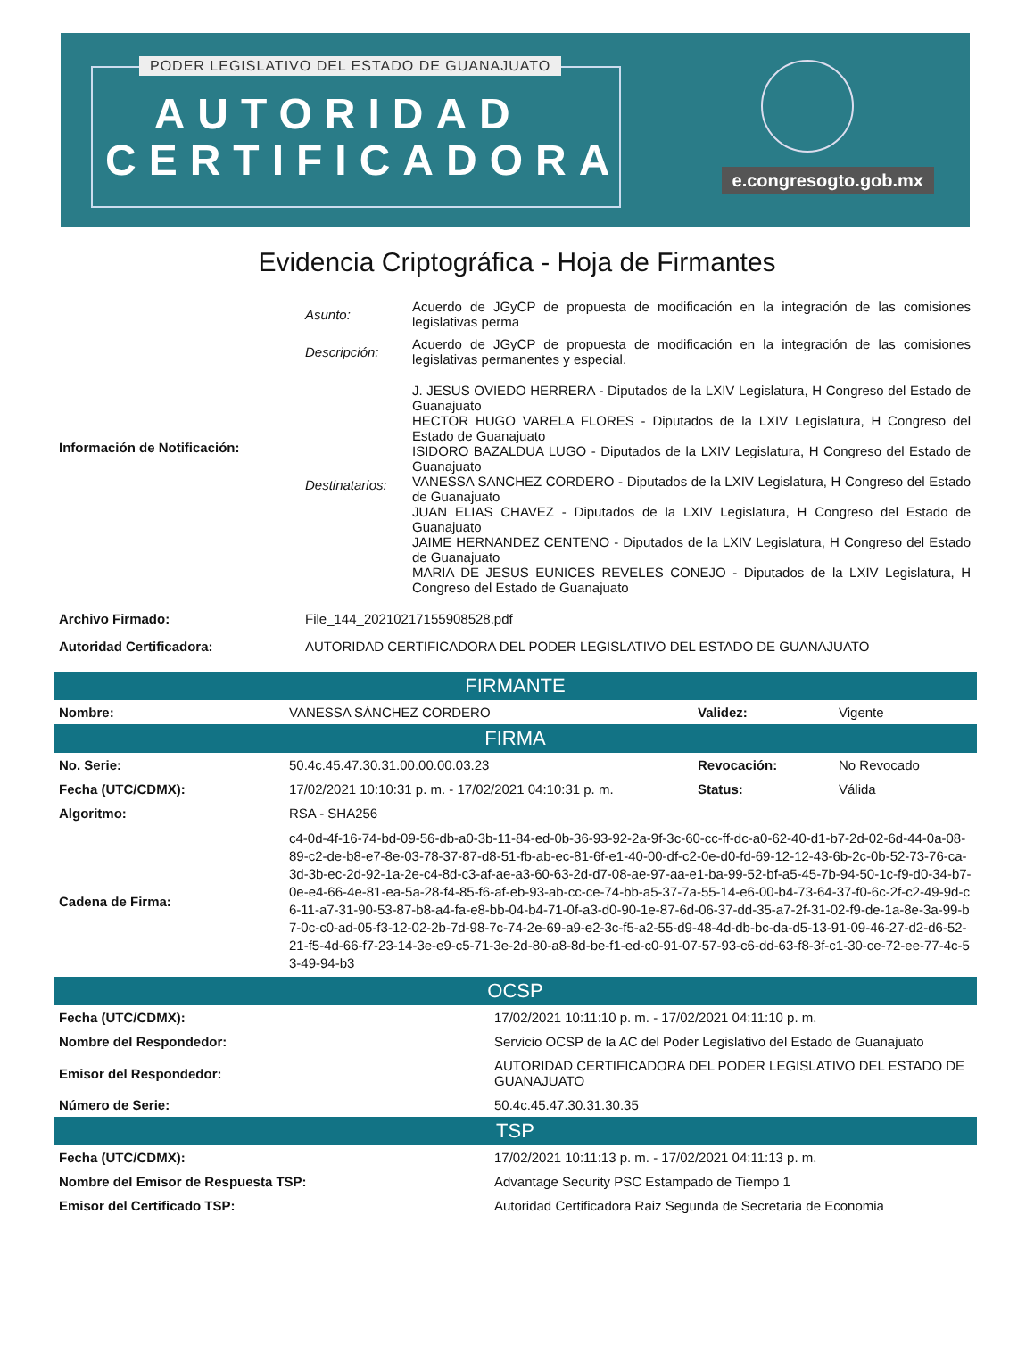PODER LEGISLATIVO DEL ESTADO DE GUANAJUATO
AUTORIDAD
CERTIFICADORA
e.congresogto.gob.mx
Evidencia Criptográfica - Hoja de Firmantes
| Información de Notificación: | Asunto: | Acuerdo de JGyCP de propuesta de modificación en la integración de las comisiones legislativas perma |
| | Descripción: | Acuerdo de JGyCP de propuesta de modificación en la integración de las comisiones legislativas permanentes y especial. |
| | Destinatarios: | J. JESUS OVIEDO HERRERA - Diputados de la LXIV Legislatura, H Congreso del Estado de Guanajuato HECTOR HUGO VARELA FLORES - Diputados de la LXIV Legislatura, H Congreso del Estado de Guanajuato ISIDORO BAZALDUA LUGO - Diputados de la LXIV Legislatura, H Congreso del Estado de Guanajuato VANESSA SANCHEZ CORDERO - Diputados de la LXIV Legislatura, H Congreso del Estado de Guanajuato JUAN ELIAS CHAVEZ - Diputados de la LXIV Legislatura, H Congreso del Estado de Guanajuato JAIME HERNANDEZ CENTENO - Diputados de la LXIV Legislatura, H Congreso del Estado de Guanajuato MARIA DE JESUS EUNICES REVELES CONEJO - Diputados de la LXIV Legislatura, H Congreso del Estado de Guanajuato |
| Archivo Firmado: | File_144_20210217155908528.pdf | |
| Autoridad Certificadora: | AUTORIDAD CERTIFICADORA DEL PODER LEGISLATIVO DEL ESTADO DE GUANAJUATO | |
| FIRMANTE | | | |
| --- | --- | --- | --- |
| Nombre: | VANESSA SÁNCHEZ CORDERO | Validez: | Vigente |
| FIRMA | | | |
| No. Serie: | 50.4c.45.47.30.31.00.00.00.03.23 | Revocación: | No Revocado |
| Fecha (UTC/CDMX): | 17/02/2021 10:10:31 p. m. - 17/02/2021 04:10:31 p. m. | Status: | Válida |
| Algoritmo: | RSA - SHA256 | | |
| Cadena de Firma: | c4-0d-4f-16-74-bd-09-56-db-a0-3b-11-84-ed-0b-36-93-92-2a-9f-3c-60-cc-ff-dc-a0-62-40-d1-b7-2d-02-6d-44-0a-08-89-c2-de-b8-e7-8e-03-78-37-87-d8-51-fb-ab-ec-81-6f-e1-40-00-df-c2-0e-d0-fd-69-12-12-43-6b-2c-0b-52-73-76-ca-3d-3b-ec-2d-92-1a-2e-c4-8d-c3-af-ae-a3-60-63-2d-d7-08-ae-97-aa-e1-ba-99-52-bf-a5-45-7b-94-50-1c-f9-d0-34-b7-0e-e4-66-4e-81-ea-5a-28-f4-85-f6-af-eb-93-ab-cc-ce-74-bb-a5-37-7a-55-14-e6-00-b4-73-64-37-f0-6c-2f-c2-49-9d-c6-11-a7-31-90-53-87-b8-a4-fa-e8-bb-04-b4-71-0f-a3-d0-90-1e-87-6d-06-37-dd-35-a7-2f-31-02-f9-de-1a-8e-3a-99-b7-0c-c0-ad-05-f3-12-02-2b-7d-98-7c-74-2e-69-a9-e2-3c-f5-a2-55-d9-48-4d-db-bc-da-d5-13-91-09-46-27-d2-d6-52-21-f5-4d-66-f7-23-14-3e-e9-c5-71-3e-2d-80-a8-8d-be-f1-ed-c0-91-07-57-93-c6-dd-63-f8-3f-c1-30-ce-72-ee-77-4c-53-49-94-b3 | | |
| OCSP | |
| --- | --- |
| Fecha (UTC/CDMX): | 17/02/2021 10:11:10 p. m. - 17/02/2021 04:11:10 p. m. |
| Nombre del Respondedor: | Servicio OCSP de la AC del Poder Legislativo del Estado de Guanajuato |
| Emisor del Respondedor: | AUTORIDAD CERTIFICADORA DEL PODER LEGISLATIVO DEL ESTADO DE GUANAJUATO |
| Número de Serie: | 50.4c.45.47.30.31.30.35 |
| TSP | |
| Fecha (UTC/CDMX): | 17/02/2021 10:11:13 p. m. - 17/02/2021 04:11:13 p. m. |
| Nombre del Emisor de Respuesta TSP: | Advantage Security PSC Estampado de Tiempo 1 |
| Emisor del Certificado TSP: | Autoridad Certificadora Raiz Segunda de Secretaria de Economia |